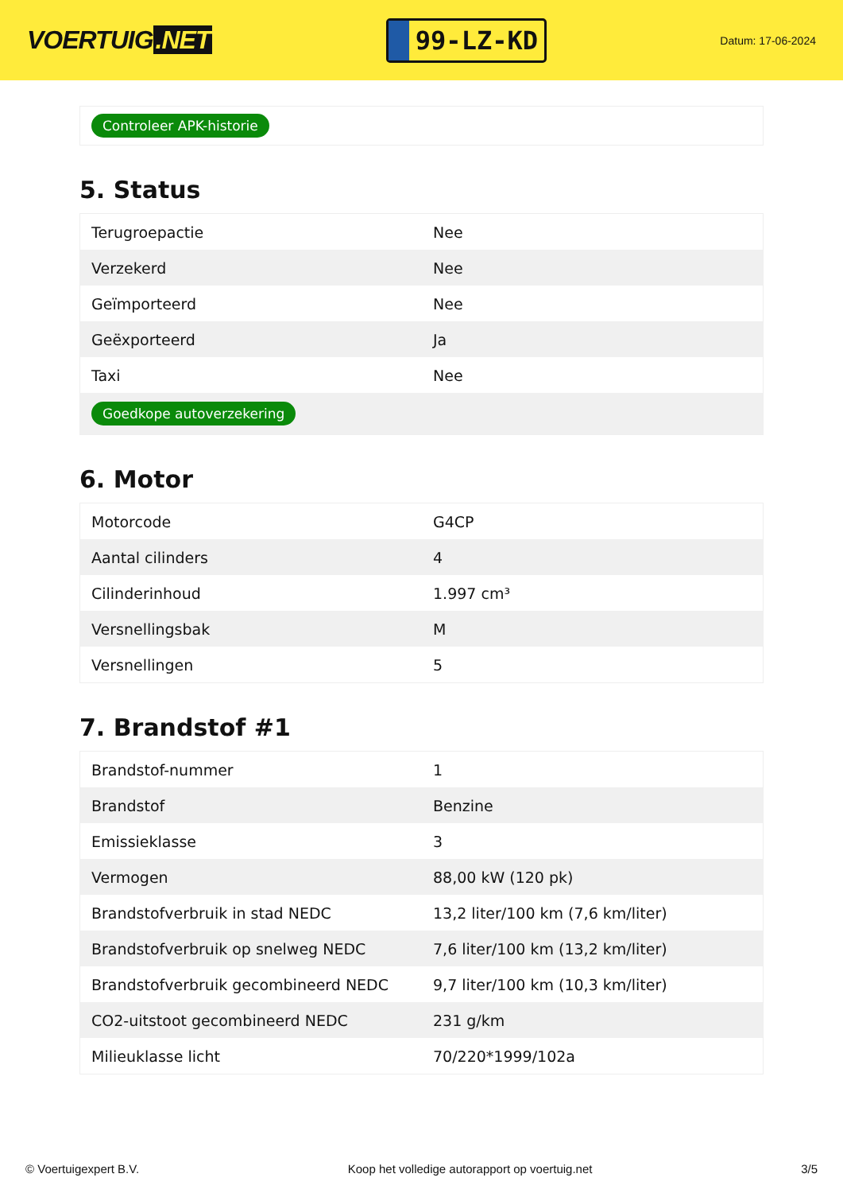VOERTUIG.NET
99-LZ-KD
Datum: 17-06-2024
Controleer APK-historie
5. Status
| Terugroepactie | Nee |
| Verzekerd | Nee |
| Geïmporteerd | Nee |
| Geëxporteerd | Ja |
| Taxi | Nee |
| Goedkope autoverzekering | |
6. Motor
| Motorcode | G4CP |
| Aantal cilinders | 4 |
| Cilinderinhoud | 1.997 cm³ |
| Versnellingsbak | M |
| Versnellingen | 5 |
7. Brandstof #1
| Brandstof-nummer | 1 |
| Brandstof | Benzine |
| Emissieklasse | 3 |
| Vermogen | 88,00 kW (120 pk) |
| Brandstofverbruik in stad NEDC | 13,2 liter/100 km (7,6 km/liter) |
| Brandstofverbruik op snelweg NEDC | 7,6 liter/100 km (13,2 km/liter) |
| Brandstofverbruik gecombineerd NEDC | 9,7 liter/100 km (10,3 km/liter) |
| CO2-uitstoot gecombineerd NEDC | 231 g/km |
| Milieuklasse licht | 70/220*1999/102a |
© Voertuigexpert B.V. Koop het volledige autorapport op voertuig.net 3/5